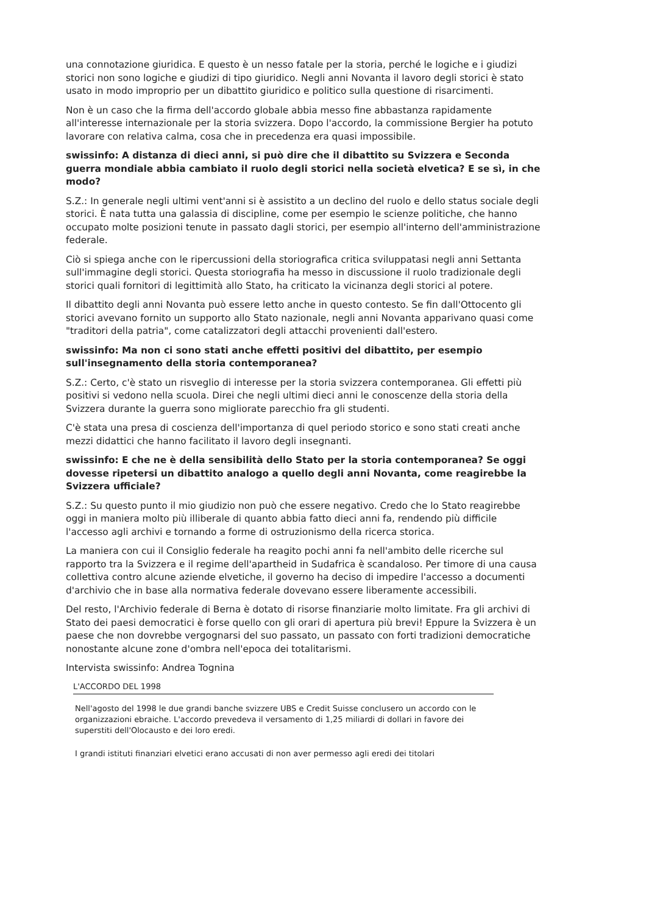una connotazione giuridica. E questo è un nesso fatale per la storia, perché le logiche e i giudizi storici non sono logiche e giudizi di tipo giuridico. Negli anni Novanta il lavoro degli storici è stato usato in modo improprio per un dibattito giuridico e politico sulla questione di risarcimenti.
Non è un caso che la firma dell'accordo globale abbia messo fine abbastanza rapidamente all'interesse internazionale per la storia svizzera. Dopo l'accordo, la commissione Bergier ha potuto lavorare con relativa calma, cosa che in precedenza era quasi impossibile.
swissinfo: A distanza di dieci anni, si può dire che il dibattito su Svizzera e Seconda guerra mondiale abbia cambiato il ruolo degli storici nella società elvetica? E se sì, in che modo?
S.Z.: In generale negli ultimi vent'anni si è assistito a un declino del ruolo e dello status sociale degli storici. È nata tutta una galassia di discipline, come per esempio le scienze politiche, che hanno occupato molte posizioni tenute in passato dagli storici, per esempio all'interno dell'amministrazione federale.
Ciò si spiega anche con le ripercussioni della storiografica critica sviluppatasi negli anni Settanta sull'immagine degli storici. Questa storiografia ha messo in discussione il ruolo tradizionale degli storici quali fornitori di legittimità allo Stato, ha criticato la vicinanza degli storici al potere.
Il dibattito degli anni Novanta può essere letto anche in questo contesto. Se fin dall'Ottocento gli storici avevano fornito un supporto allo Stato nazionale, negli anni Novanta apparivano quasi come "traditori della patria", come catalizzatori degli attacchi provenienti dall'estero.
swissinfo: Ma non ci sono stati anche effetti positivi del dibattito, per esempio sull'insegnamento della storia contemporanea?
S.Z.: Certo, c'è stato un risveglio di interesse per la storia svizzera contemporanea. Gli effetti più positivi si vedono nella scuola. Direi che negli ultimi dieci anni le conoscenze della storia della Svizzera durante la guerra sono migliorate parecchio fra gli studenti.
C'è stata una presa di coscienza dell'importanza di quel periodo storico e sono stati creati anche mezzi didattici che hanno facilitato il lavoro degli insegnanti.
swissinfo: E che ne è della sensibilità dello Stato per la storia contemporanea? Se oggi dovesse ripetersi un dibattito analogo a quello degli anni Novanta, come reagirebbe la Svizzera ufficiale?
S.Z.: Su questo punto il mio giudizio non può che essere negativo. Credo che lo Stato reagirebbe oggi in maniera molto più illiberale di quanto abbia fatto dieci anni fa, rendendo più difficile l'accesso agli archivi e tornando a forme di ostruzionismo della ricerca storica.
La maniera con cui il Consiglio federale ha reagito pochi anni fa nell'ambito delle ricerche sul rapporto tra la Svizzera e il regime dell'apartheid in Sudafrica è scandaloso. Per timore di una causa collettiva contro alcune aziende elvetiche, il governo ha deciso di impedire l'accesso a documenti d'archivio che in base alla normativa federale dovevano essere liberamente accessibili.
Del resto, l'Archivio federale di Berna è dotato di risorse finanziarie molto limitate. Fra gli archivi di Stato dei paesi democratici è forse quello con gli orari di apertura più brevi! Eppure la Svizzera è un paese che non dovrebbe vergognarsi del suo passato, un passato con forti tradizioni democratiche nonostante alcune zone d'ombra nell'epoca dei totalitarismi.
Intervista swissinfo: Andrea Tognina
L'ACCORDO DEL 1998
Nell'agosto del 1998 le due grandi banche svizzere UBS e Credit Suisse conclusero un accordo con le organizzazioni ebraiche. L'accordo prevedeva il versamento di 1,25 miliardi di dollari in favore dei superstiti dell'Olocausto e dei loro eredi.
I grandi istituti finanziari elvetici erano accusati di non aver permesso agli eredi dei titolari